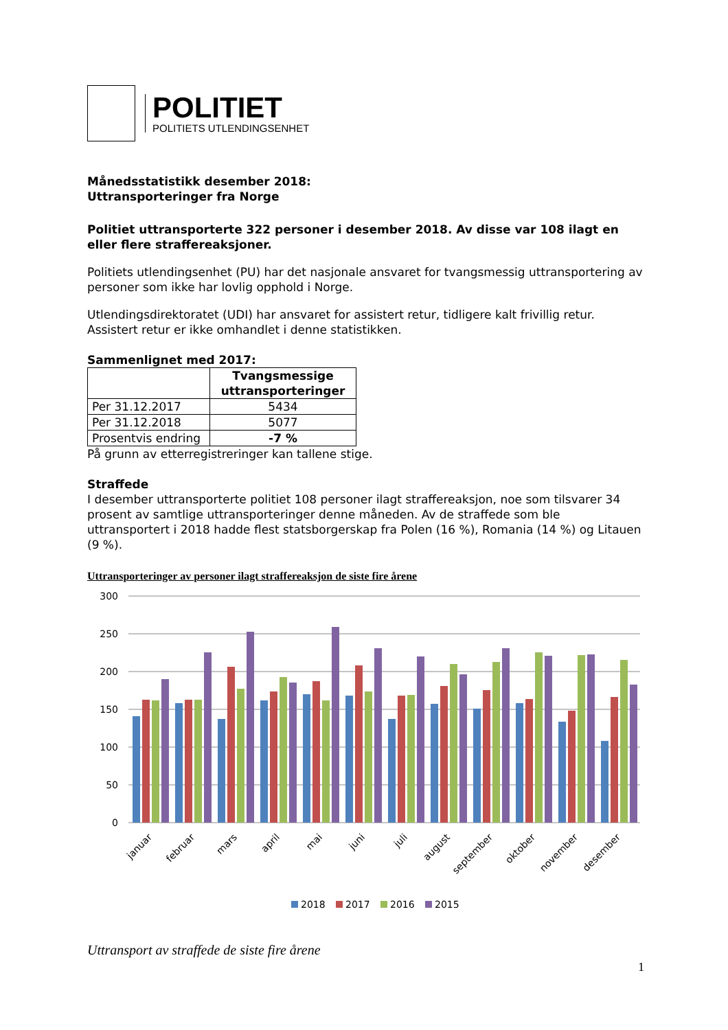POLITIET
POLITIETS UTLENDINGSENHET
Månedsstatistikk desember 2018:
Uttransporteringer fra Norge
Politiet uttransporterte 322 personer i desember 2018. Av disse var 108 ilagt en eller flere straffereaksjoner.
Politiets utlendingsenhet (PU) har det nasjonale ansvaret for tvangsmessig uttransportering av personer som ikke har lovlig opphold i Norge.
Utlendingsdirektoratet (UDI) har ansvaret for assistert retur, tidligere kalt frivillig retur. Assistert retur er ikke omhandlet i denne statistikken.
Sammenlignet med 2017:
| | Tvangsmessige uttransporteringer |
| --- | --- |
| Per 31.12.2017 | 5434 |
| Per 31.12.2018 | 5077 |
| Prosentvis endring | -7 % |
På grunn av etterregistreringer kan tallene stige.
Straffede
I desember uttransporterte politiet 108 personer ilagt straffereaksjon, noe som tilsvarer 34 prosent av samtlige uttransporteringer denne måneden. Av de straffede som ble uttransportert i 2018 hadde flest statsborgerskap fra Polen (16 %), Romania (14 %) og Litauen (9 %).
Uttransporteringer av personer ilagt straffereaksjon de siste fire årene
300
250
200
150
100
50
0
januar
februar
mars
april
mai
juni
juli
august
september
oktober
november
desember
2018
2017
2016
2015
Uttransport av straffede de siste fire årene
1